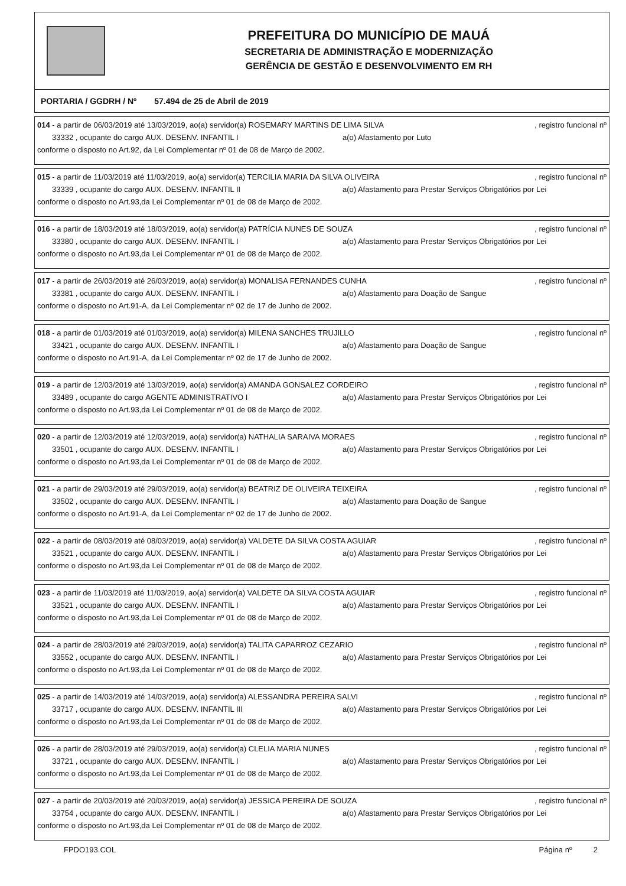PREFEITURA DO MUNICÍPIO DE MAUÁ
SECRETARIA DE ADMINISTRAÇÃO E MODERNIZAÇÃO
GERÊNCIA DE GESTÃO E DESENVOLVIMENTO EM RH
PORTARIA / GGDRH / Nº 57.494 de 25 de Abril de 2019
014 - a partir de 06/03/2019 até 13/03/2019, ao(a) servidor(a) ROSEMARY MARTINS DE LIMA SILVA, registro funcional nº
33332 , ocupante do cargo AUX. DESENV. INFANTIL I a(o) Afastamento por Luto
conforme o disposto no Art.92, da Lei Complementar nº 01 de 08 de Março de 2002.
015 - a partir de 11/03/2019 até 11/03/2019, ao(a) servidor(a) TERCILIA MARIA DA SILVA OLIVEIRA, registro funcional nº
33339 , ocupante do cargo AUX. DESENV. INFANTIL II a(o) Afastamento para Prestar Serviços Obrigatórios por Lei
conforme o disposto no Art.93,da Lei Complementar nº 01 de 08 de Março de 2002.
016 - a partir de 18/03/2019 até 18/03/2019, ao(a) servidor(a) PATRÍCIA NUNES DE SOUZA, registro funcional nº
33380 , ocupante do cargo AUX. DESENV. INFANTIL I a(o) Afastamento para Prestar Serviços Obrigatórios por Lei
conforme o disposto no Art.93,da Lei Complementar nº 01 de 08 de Março de 2002.
017 - a partir de 26/03/2019 até 26/03/2019, ao(a) servidor(a) MONALISA FERNANDES CUNHA, registro funcional nº
33381 , ocupante do cargo AUX. DESENV. INFANTIL I a(o) Afastamento para Doação de Sangue
conforme o disposto no Art.91-A, da Lei Complementar nº 02 de 17 de Junho de 2002.
018 - a partir de 01/03/2019 até 01/03/2019, ao(a) servidor(a) MILENA SANCHES TRUJILLO, registro funcional nº
33421 , ocupante do cargo AUX. DESENV. INFANTIL I a(o) Afastamento para Doação de Sangue
conforme o disposto no Art.91-A, da Lei Complementar nº 02 de 17 de Junho de 2002.
019 - a partir de 12/03/2019 até 13/03/2019, ao(a) servidor(a) AMANDA GONSALEZ CORDEIRO, registro funcional nº
33489 , ocupante do cargo AGENTE ADMINISTRATIVO I a(o) Afastamento para Prestar Serviços Obrigatórios por Lei
conforme o disposto no Art.93,da Lei Complementar nº 01 de 08 de Março de 2002.
020 - a partir de 12/03/2019 até 12/03/2019, ao(a) servidor(a) NATHALIA SARAIVA MORAES, registro funcional nº
33501 , ocupante do cargo AUX. DESENV. INFANTIL I a(o) Afastamento para Prestar Serviços Obrigatórios por Lei
conforme o disposto no Art.93,da Lei Complementar nº 01 de 08 de Março de 2002.
021 - a partir de 29/03/2019 até 29/03/2019, ao(a) servidor(a) BEATRIZ DE OLIVEIRA TEIXEIRA, registro funcional nº
33502 , ocupante do cargo AUX. DESENV. INFANTIL I a(o) Afastamento para Doação de Sangue
conforme o disposto no Art.91-A, da Lei Complementar nº 02 de 17 de Junho de 2002.
022 - a partir de 08/03/2019 até 08/03/2019, ao(a) servidor(a) VALDETE DA SILVA COSTA AGUIAR, registro funcional nº
33521 , ocupante do cargo AUX. DESENV. INFANTIL I a(o) Afastamento para Prestar Serviços Obrigatórios por Lei
conforme o disposto no Art.93,da Lei Complementar nº 01 de 08 de Março de 2002.
023 - a partir de 11/03/2019 até 11/03/2019, ao(a) servidor(a) VALDETE DA SILVA COSTA AGUIAR, registro funcional nº
33521 , ocupante do cargo AUX. DESENV. INFANTIL I a(o) Afastamento para Prestar Serviços Obrigatórios por Lei
conforme o disposto no Art.93,da Lei Complementar nº 01 de 08 de Março de 2002.
024 - a partir de 28/03/2019 até 29/03/2019, ao(a) servidor(a) TALITA CAPARROZ CEZARIO, registro funcional nº
33552 , ocupante do cargo AUX. DESENV. INFANTIL I a(o) Afastamento para Prestar Serviços Obrigatórios por Lei
conforme o disposto no Art.93,da Lei Complementar nº 01 de 08 de Março de 2002.
025 - a partir de 14/03/2019 até 14/03/2019, ao(a) servidor(a) ALESSANDRA PEREIRA SALVI, registro funcional nº
33717 , ocupante do cargo AUX. DESENV. INFANTIL III a(o) Afastamento para Prestar Serviços Obrigatórios por Lei
conforme o disposto no Art.93,da Lei Complementar nº 01 de 08 de Março de 2002.
026 - a partir de 28/03/2019 até 29/03/2019, ao(a) servidor(a) CLELIA MARIA NUNES, registro funcional nº
33721 , ocupante do cargo AUX. DESENV. INFANTIL I a(o) Afastamento para Prestar Serviços Obrigatórios por Lei
conforme o disposto no Art.93,da Lei Complementar nº 01 de 08 de Março de 2002.
027 - a partir de 20/03/2019 até 20/03/2019, ao(a) servidor(a) JESSICA PEREIRA DE SOUZA, registro funcional nº
33754 , ocupante do cargo AUX. DESENV. INFANTIL I a(o) Afastamento para Prestar Serviços Obrigatórios por Lei
conforme o disposto no Art.93,da Lei Complementar nº 01 de 08 de Março de 2002.
FPDO193.COL Página nº 2